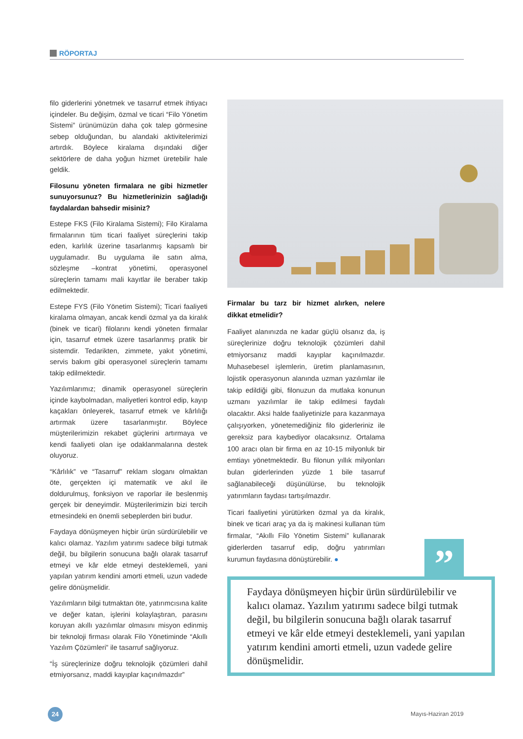RÖPORTAJ
filo giderlerini yönetmek ve tasarruf etmek ihtiyacı içindeler. Bu değişim, özmal ve ticari “Filo Yönetim Sistemi” ürünümüzün daha çok talep görmesine sebep olduğundan, bu alandaki aktivitelerimizi artırdık. Böylece kiralama dışındaki diğer sektörlere de daha yoğun hizmet üretebilir hale geldik.
Filosunu yöneten firmalara ne gibi hizmetler sunuyorsunuz? Bu hizmetlerinizin sağladığı faydalardan bahsedir misiniz?
Estepe FKS (Filo Kiralama Sistemi); Filo Kiralama firmalarının tüm ticari faaliyet süreçlerini takip eden, karlılık üzerine tasarlanmış kapsamlı bir uygulamadır. Bu uygulama ile satın alma, sözleşme –kontrat yönetimi, operasyonel süreçlerin tamamı mali kayıtlar ile beraber takip edilmektedir.
Estepe FYS (Filo Yönetim Sistemi); Ticari faaliyeti kiralama olmayan, ancak kendi özmal ya da kiralık (binek ve ticari) filolarını kendi yöneten firmalar için, tasarruf etmek üzere tasarlanmış pratik bir sistemdir. Tedarikten, zimmete, yakıt yönetimi, servis bakım gibi operasyonel süreçlerin tamamı takip edilmektedir.
Yazılımlarımız; dinamik operasyonel süreçlerin içinde kaybolmadan, maliyetleri kontrol edip, kayıp kaçakları önleyerek, tasarruf etmek ve kârlılığı artırmak üzere tasarlanmıştır. Böylece müşterilerimizin rekabet güçlerini artırmaya ve kendi faaliyeti olan işe odaklanmalarına destek oluyoruz.
“Kârlılık” ve “Tasarruf” reklam sloganı olmaktan öte, gerçekten içi matematik ve akıl ile doldurulmuş, fonksiyon ve raporlar ile beslenmiş gerçek bir deneyimdir. Müşterilerimizin bizi tercih etmesindeki en önemli sebeplerden biri budur.
Faydaya dönüşmeyen hiçbir ürün sürdürülebilir ve kalıcı olamaz. Yazılım yatırımı sadece bilgi tutmak değil, bu bilgilerin sonucuna bağlı olarak tasarruf etmeyi ve kâr elde etmeyi desteklemeli, yani yapılan yatırım kendini amorti etmeli, uzun vadede gelire dönüşmelidir.
Yazılımların bilgi tutmaktan öte, yatırımcısına kalite ve değer katan, işlerini kolaylaştıran, parasını koruyan akıllı yazılımlar olmasını misyon edinmiş bir teknoloji firması olarak Filo Yönetiminde “Akıllı Yazılım Çözümleri” ile tasarruf sağlıyoruz.
“İş süreçlerinize doğru teknolojik çözümleri dahil etmiyorsanız, maddi kayıplar kaçınılmazdır”
Firmalar bu tarz bir hizmet alırken, nelere dikkat etmelidir?
Faaliyet alanınızda ne kadar güçlü olsanız da, iş süreçlerinize doğru teknolojik çözümleri dahil etmiyorsanız maddi kayıplar kaçınılmazdır. Muhasebesel işlemlerin, üretim planlamasının, lojistik operasyonun alanında uzman yazılımlar ile takip edildiği gibi, filonuzun da mutlaka konunun uzmanı yazılımlar ile takip edilmesi faydalı olacaktır. Aksi halde faaliyetinizle para kazanmaya çalışıyorken, yönetemediğiniz filo giderleriniz ile gereksiz para kaybediyor olacaksınız. Ortalama 100 aracı olan bir firma en az 10-15 milyonluk bir emtiayı yönetmektedir. Bu filonun yıllık milyonları bulan giderlerinden yüzde 1 bile tasarruf sağlanabileceği düşünülürse, bu teknolojik yatırımların faydası tartışılmazdır.
Ticari faaliyetini yürütürken özmal ya da kiralık, binek ve ticari araç ya da iş makinesi kullanan tüm firmalar, “Akıllı Filo Yönetim Sistemi” kullanarak giderlerden tasarruf edip, doğru yatırımları kurumun faydasına dönüştürebilir. ●
”
Faydaya dönüşmeyen hiçbir ürün sürdürülebilir ve kalıcı olamaz. Yazılım yatırımı sadece bilgi tutmak değil, bu bilgilerin sonucuna bağlı olarak tasarruf etmeyi ve kâr elde etmeyi desteklemeli, yani yapılan yatırım kendini amorti etmeli, uzun vadede gelire dönüşmelidir.
24 Mayıs-Haziran 2019